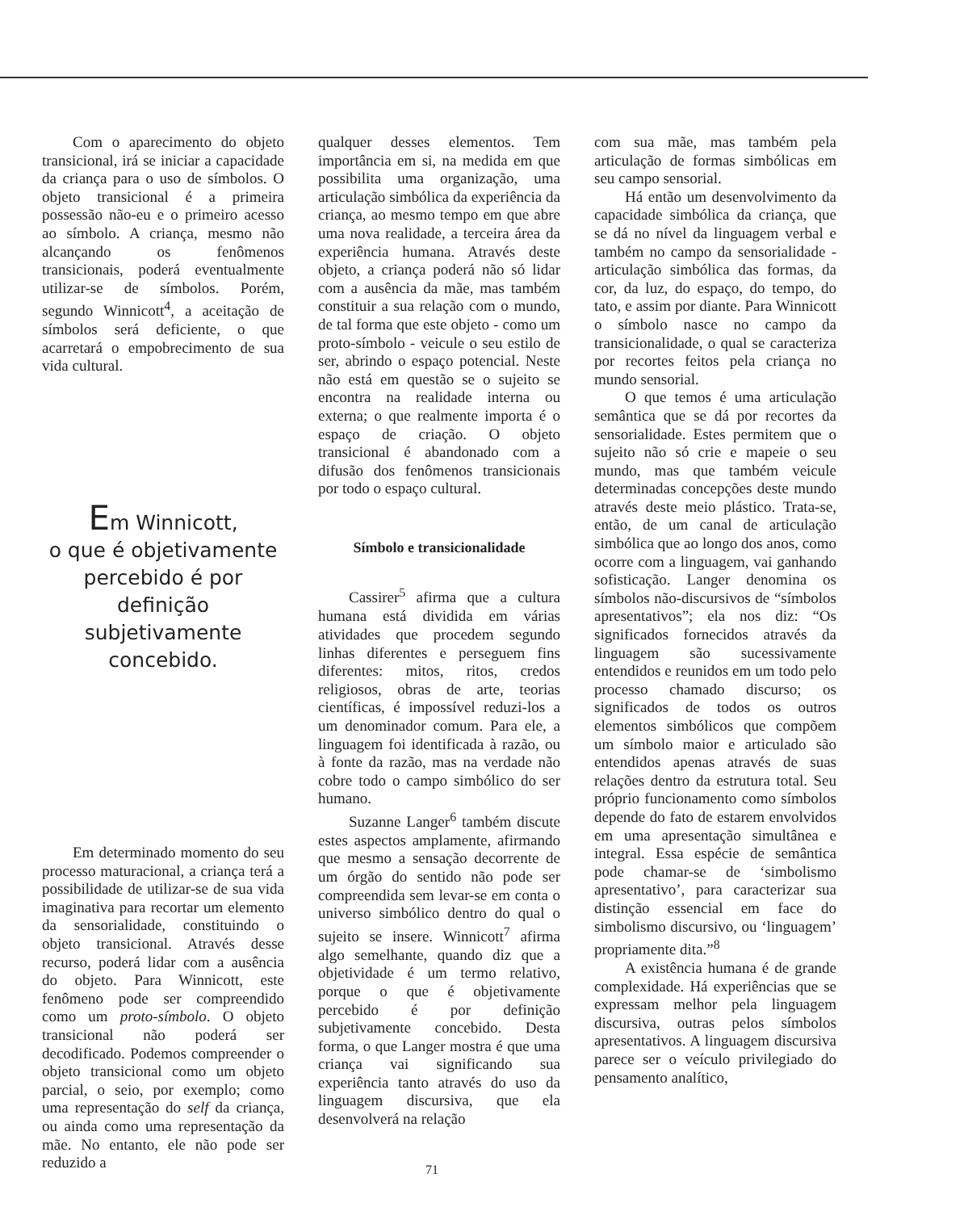Com o aparecimento do objeto transicional, irá se iniciar a capacidade da criança para o uso de símbolos. O objeto transicional é a primeira possessão não-eu e o primeiro acesso ao símbolo. A criança, mesmo não alcançando os fenômenos transicionais, poderá eventualmente utilizar-se de símbolos. Porém, segundo Winnicott<sup>4</sup>, a aceitação de símbolos será deficiente, o que acarretará o empobrecimento de sua vida cultural.
Em Winnicott,
o que é objetivamente
percebido é por
definição subjetivamente
concebido.
Em determinado momento do seu processo maturacional, a criança terá a possibilidade de utilizar-se de sua vida imaginativa para recortar um elemento da sensorialidade, constituindo o objeto transicional. Através desse recurso, poderá lidar com a ausência do objeto. Para Winnicott, este fenômeno pode ser compreendido como um proto-símbolo. O objeto transicional não poderá ser decodificado. Podemos compreender o objeto transicional como um objeto parcial, o seio, por exemplo; como uma representação do self da criança, ou ainda como uma representação da mãe. No entanto, ele não pode ser reduzido a
qualquer desses elementos. Tem importância em si, na medida em que possibilita uma organização, uma articulação simbólica da experiência da criança, ao mesmo tempo em que abre uma nova realidade, a terceira área da experiência humana. Através deste objeto, a criança poderá não só lidar com a ausência da mãe, mas também constituir a sua relação com o mundo, de tal forma que este objeto - como um proto-símbolo - veicule o seu estilo de ser, abrindo o espaço potencial. Neste não está em questão se o sujeito se encontra na realidade interna ou externa; o que realmente importa é o espaço de criação. O objeto transicional é abandonado com a difusão dos fenômenos transicionais por todo o espaço cultural.
Símbolo e transicionalidade
Cassirer<sup>5</sup> afirma que a cultura humana está dividida em várias atividades que procedem segundo linhas diferentes e perseguem fins diferentes: mitos, ritos, credos religiosos, obras de arte, teorias científicas, é impossível reduzi-los a um denominador comum. Para ele, a linguagem foi identificada à razão, ou à fonte da razão, mas na verdade não cobre todo o campo simbólico do ser humano.
Suzanne Langer<sup>6</sup> também discute estes aspectos amplamente, afirmando que mesmo a sensação decorrente de um órgão do sentido não pode ser compreendida sem levar-se em conta o universo simbólico dentro do qual o sujeito se insere. Winnicott<sup>7</sup> afirma algo semelhante, quando diz que a objetividade é um termo relativo, porque o que é objetivamente percebido é por definição subjetivamente concebido. Desta forma, o que Langer mostra é que uma criança vai significando sua experiência tanto através do uso da linguagem discursiva, que ela desenvolverá na relação
com sua mãe, mas também pela articulação de formas simbólicas em seu campo sensorial.
Há então um desenvolvimento da capacidade simbólica da criança, que se dá no nível da linguagem verbal e também no campo da sensorialidade - articulação simbólica das formas, da cor, da luz, do espaço, do tempo, do tato, e assim por diante. Para Winnicott o símbolo nasce no campo da transicionalidade, o qual se caracteriza por recortes feitos pela criança no mundo sensorial.
O que temos é uma articulação semântica que se dá por recortes da sensorialidade. Estes permitem que o sujeito não só crie e mapeie o seu mundo, mas que também veicule determinadas concepções deste mundo através deste meio plástico. Trata-se, então, de um canal de articulação simbólica que ao longo dos anos, como ocorre com a linguagem, vai ganhando sofisticação. Langer denomina os símbolos não-discursivos de “símbolos apresentativos”; ela nos diz: “Os significados fornecidos através da linguagem são sucessivamente entendidos e reunidos em um todo pelo processo chamado discurso; os significados de todos os outros elementos simbólicos que compõem um símbolo maior e articulado são entendidos apenas através de suas relações dentro da estrutura total. Seu próprio funcionamento como símbolos depende do fato de estarem envolvidos em uma apresentação simultânea e integral. Essa espécie de semântica pode chamar-se de ‘simbolismo apresentativo’, para caracterizar sua distinção essencial em face do simbolismo discursivo, ou ‘linguagem’ propriamente dita.”<sup>8</sup>
A existência humana é de grande complexidade. Há experiências que se expressam melhor pela linguagem discursiva, outras pelos símbolos apresentativos. A linguagem discursiva parece ser o veículo privilegiado do pensamento analítico,
71